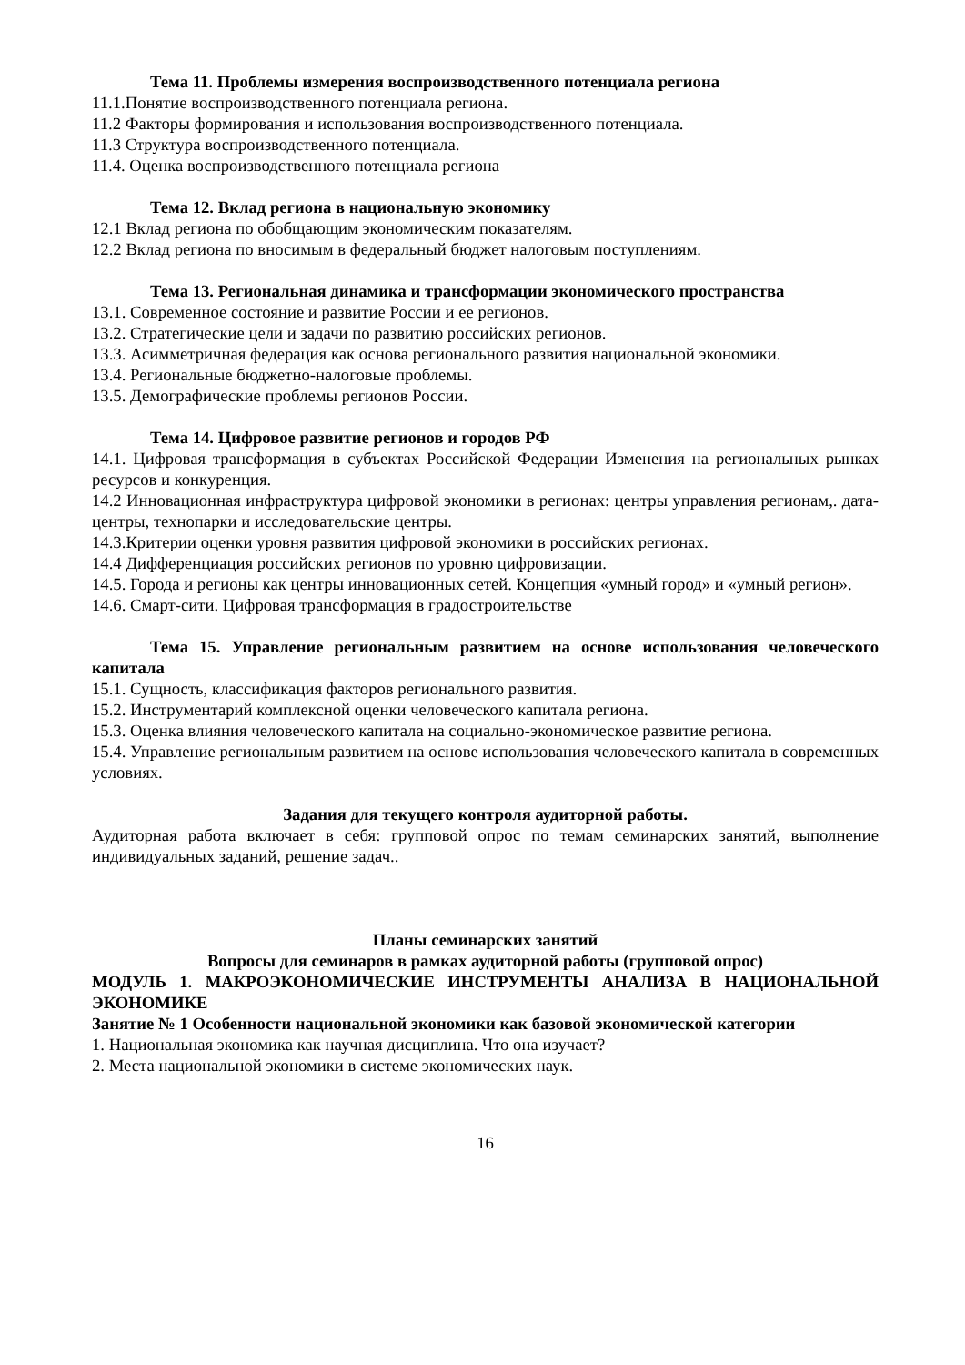Тема 11. Проблемы измерения воспроизводственного потенциала региона
11.1.Понятие воспроизводственного потенциала региона.
11.2 Факторы формирования и использования воспроизводственного потенциала.
11.3 Структура воспроизводственного потенциала.
11.4. Оценка воспроизводственного потенциала региона
Тема 12. Вклад региона в национальную экономику
12.1 Вклад региона по обобщающим экономическим показателям.
12.2 Вклад региона по вносимым в федеральный бюджет налоговым поступлениям.
Тема 13. Региональная динамика и трансформации экономического пространства
13.1. Современное состояние и развитие России и ее регионов.
13.2. Стратегические цели и задачи по развитию российских регионов.
13.3. Асимметричная федерация как основа регионального развития национальной экономики.
13.4. Региональные бюджетно-налоговые проблемы.
13.5. Демографические проблемы регионов России.
Тема 14. Цифровое развитие регионов и городов РФ
14.1. Цифровая трансформация в субъектах Российской Федерации Изменения на региональных рынках ресурсов и конкуренция.
14.2 Инновационная инфраструктура цифровой экономики в регионах: центры управления регионам,. дата-центры, технопарки и исследовательские центры.
14.3.Критерии оценки уровня развития цифровой экономики в российских регионах.
14.4 Дифференциация российских регионов по уровню цифровизации.
14.5. Города и регионы как центры инновационных сетей. Концепция «умный город» и «умный регион».
14.6. Смарт-сити. Цифровая трансформация в градостроительстве
Тема 15. Управление региональным развитием на основе использования человеческого капитала
15.1. Сущность, классификация факторов регионального развития.
15.2. Инструментарий комплексной оценки человеческого капитала региона.
15.3. Оценка влияния человеческого капитала на социально-экономическое развитие региона.
15.4. Управление региональным развитием на основе использования человеческого капитала в современных условиях.
Задания для текущего контроля аудиторной работы.
Аудиторная работа включает в себя: групповой опрос по темам семинарских занятий, выполнение индивидуальных заданий, решение задач..
Планы семинарских занятий
Вопросы для семинаров в рамках аудиторной работы (групповой опрос)
МОДУЛЬ 1. МАКРОЭКОНОМИЧЕСКИЕ ИНСТРУМЕНТЫ АНАЛИЗА В НАЦИОНАЛЬНОЙ ЭКОНОМИКЕ
Занятие № 1 Особенности национальной экономики как базовой экономической категории
1. Национальная экономика как научная дисциплина. Что она изучает?
2. Места национальной экономики в системе экономических наук.
16